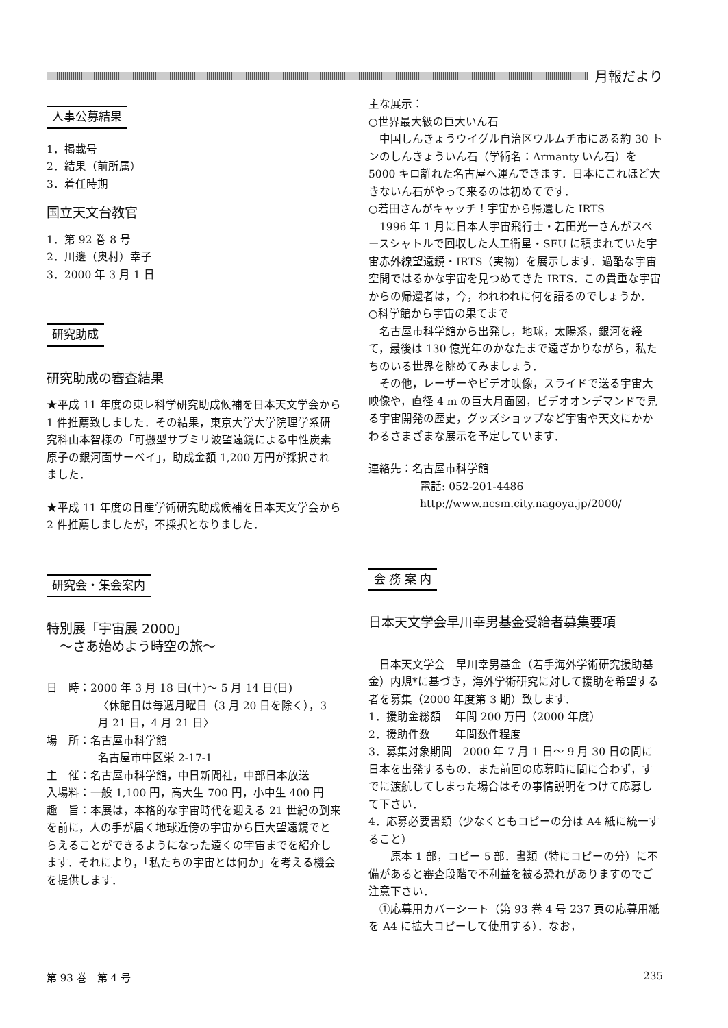月報だより
人事公募結果
1．掲載号
2．結果（前所属）
3．着任時期
国立天文台教官
1．第 92 巻 8 号
2．川邊（奥村）幸子
3．2000 年 3 月 1 日
研究助成
研究助成の審査結果
★平成 11 年度の東レ科学研究助成候補を日本天文学会から 1 件推薦致しました．その結果，東京大学大学院理学系研究科山本智様の「可搬型サブミリ波望遠鏡による中性炭素原子の銀河面サーベイ」，助成金額 1,200 万円が採択されました．
★平成 11 年度の日産学術研究助成候補を日本天文学会から 2 件推薦しましたが，不採択となりました．
研究会・集会案内
特別展「宇宙展 2000」
　～さあ始めよう時空の旅～
日　時：2000 年 3 月 18 日(土)～ 5 月 14 日(日)
〈休館日は毎週月曜日（3 月 20 日を除く），3 月 21 日，4 月 21 日〉
場　所：名古屋市科学館
名古屋市中区栄 2-17-1
主　催：名古屋市科学館，中日新聞社，中部日本放送
入場料：一般 1,100 円，高大生 700 円，小中生 400 円
趣　旨：本展は，本格的な宇宙時代を迎える 21 世紀の到来を前に，人の手が届く地球近傍の宇宙から巨大望遠鏡でとらえることができるようになった遠くの宇宙までを紹介します．それにより，「私たちの宇宙とは何か」を考える機会を提供します．
主な展示：
○世界最大級の巨大いん石
　中国しんきょうウイグル自治区ウルムチ市にある約 30 トンのしんきょういん石（学術名：Armanty いん石）を 5000 キロ離れた名古屋へ運んできます．日本にこれほど大きないん石がやって来るのは初めてです．
○若田さんがキャッチ！宇宙から帰還した IRTS
　1996 年 1 月に日本人宇宙飛行士・若田光一さんがスペースシャトルで回収した人工衛星・SFU に積まれていた宇宙赤外線望遠鏡・IRTS（実物）を展示します．過酷な宇宙空間ではるかな宇宙を見つめてきた IRTS．この貴重な宇宙からの帰還者は，今，われわれに何を語るのでしょうか．
○科学館から宇宙の果てまで
　名古屋市科学館から出発し，地球，太陽系，銀河を経て，最後は 130 億光年のかなたまで遠ざかりながら，私たちのいる世界を眺めてみましょう．
　その他，レーザーやビデオ映像，スライドで送る宇宙大映像や，直径 4 m の巨大月面図，ビデオオンデマンドで見る宇宙開発の歴史，グッズショップなど宇宙や天文にかかわるさまざまな展示を予定しています．
連絡先：名古屋市科学館
電話: 052-201-4486
http://www.ncsm.city.nagoya.jp/2000/
会 務 案 内
日本天文学会早川幸男基金受給者募集要項
　日本天文学会　早川幸男基金（若手海外学術研究援助基金）内規*に基づき，海外学術研究に対して援助を希望する者を募集（2000 年度第 3 期）致します．
1．援助金総額　 年間 200 万円（2000 年度）
2．援助件数　　 年間数件程度
3．募集対象期間　2000 年 7 月 1 日～ 9 月 30 日の間に日本を出発するもの．また前回の応募時に間に合わず，すでに渡航してしまった場合はその事情説明をつけて応募して下さい．
4．応募必要書類（少なくともコピーの分は A4 紙に統一すること）
　　原本 1 部，コピー 5 部．書類（特にコピーの分）に不備があると審査段階で不利益を被る恐れがありますのでご注意下さい．
　①応募用カバーシート（第 93 巻 4 号 237 頁の応募用紙を A4 に拡大コピーして使用する）．なお，
第 93 巻　第 4 号 235